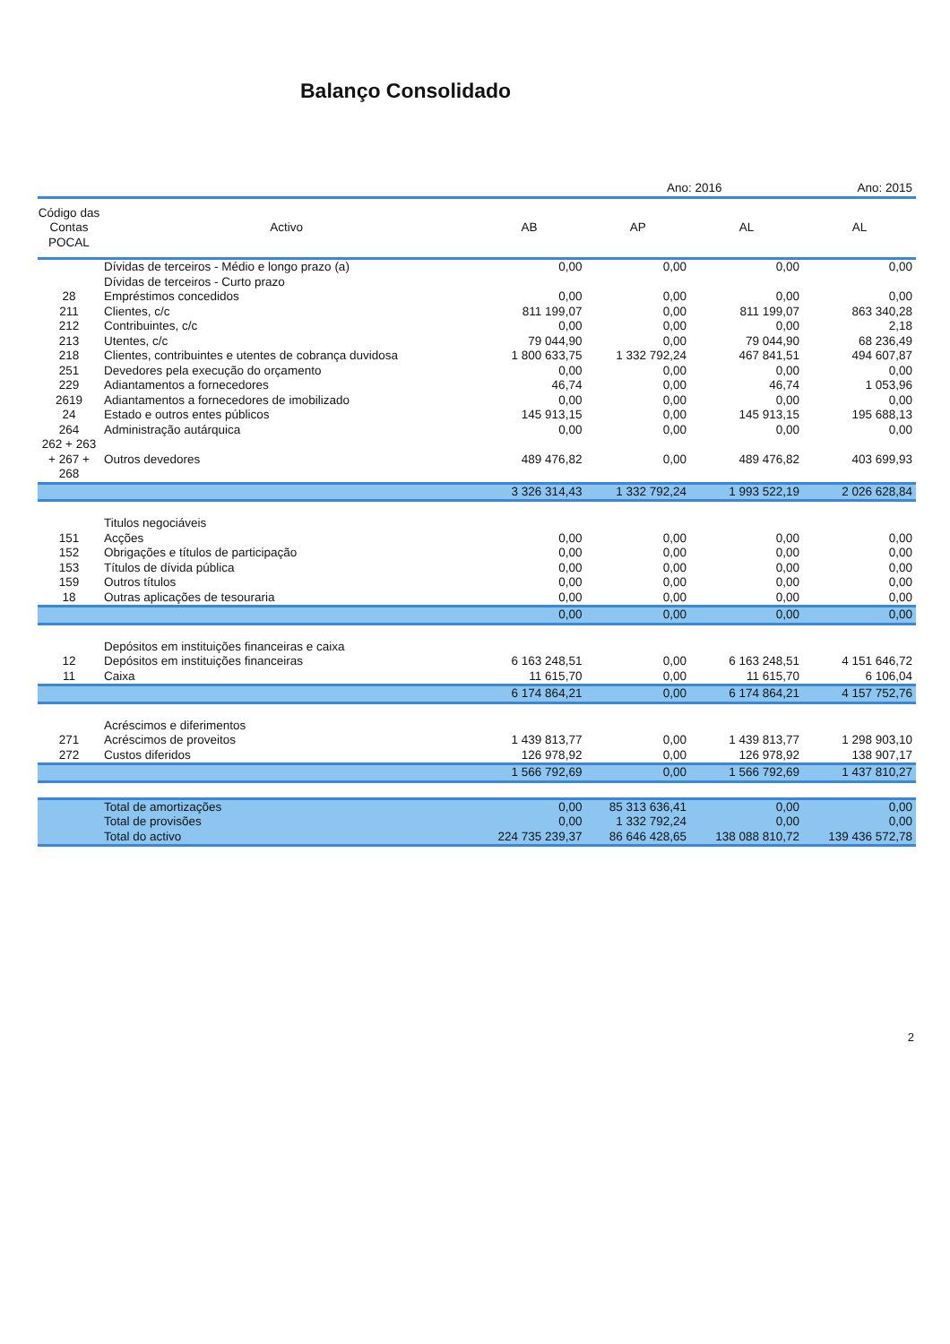Balanço Consolidado
| | | | Ano: 2016 | | Ano: 2015 |
| Código das Contas POCAL | Activo | AB | AP | AL | AL |
| | Dívidas de terceiros - Médio e longo prazo (a) | 0,00 | 0,00 | 0,00 | 0,00 |
| | Dívidas de terceiros - Curto prazo | | | | |
| 28 | Empréstimos concedidos | 0,00 | 0,00 | 0,00 | 0,00 |
| 211 | Clientes, c/c | 811 199,07 | 0,00 | 811 199,07 | 863 340,28 |
| 212 | Contribuintes, c/c | 0,00 | 0,00 | 0,00 | 2,18 |
| 213 | Utentes, c/c | 79 044,90 | 0,00 | 79 044,90 | 68 236,49 |
| 218 | Clientes, contribuintes e utentes de cobrança duvidosa | 1 800 633,75 | 1 332 792,24 | 467 841,51 | 494 607,87 |
| 251 | Devedores pela execução do orçamento | 0,00 | 0,00 | 0,00 | 0,00 |
| 229 | Adiantamentos a fornecedores | 46,74 | 0,00 | 46,74 | 1 053,96 |
| 2619 | Adiantamentos a fornecedores de imobilizado | 0,00 | 0,00 | 0,00 | 0,00 |
| 24 | Estado e outros entes públicos | 145 913,15 | 0,00 | 145 913,15 | 195 688,13 |
| 264 | Administração autárquica | 0,00 | 0,00 | 0,00 | 0,00 |
| 262 + 263 + 267 + 268 | Outros devedores | 489 476,82 | 0,00 | 489 476,82 | 403 699,93 |
| | | 3 326 314,43 | 1 332 792,24 | 1 993 522,19 | 2 026 628,84 |
| | Titulos negociáveis | | | | |
| 151 | Acções | 0,00 | 0,00 | 0,00 | 0,00 |
| 152 | Obrigações e títulos de participação | 0,00 | 0,00 | 0,00 | 0,00 |
| 153 | Títulos de dívida pública | 0,00 | 0,00 | 0,00 | 0,00 |
| 159 | Outros títulos | 0,00 | 0,00 | 0,00 | 0,00 |
| 18 | Outras aplicações de tesouraria | 0,00 | 0,00 | 0,00 | 0,00 |
| | | 0,00 | 0,00 | 0,00 | 0,00 |
| | Depósitos em instituições financeiras e caixa | | | | |
| 12 | Depósitos em instituições financeiras | 6 163 248,51 | 0,00 | 6 163 248,51 | 4 151 646,72 |
| 11 | Caixa | 11 615,70 | 0,00 | 11 615,70 | 6 106,04 |
| | | 6 174 864,21 | 0,00 | 6 174 864,21 | 4 157 752,76 |
| | Acréscimos e diferimentos | | | | |
| 271 | Acréscimos de proveitos | 1 439 813,77 | 0,00 | 1 439 813,77 | 1 298 903,10 |
| 272 | Custos diferidos | 126 978,92 | 0,00 | 126 978,92 | 138 907,17 |
| | | 1 566 792,69 | 0,00 | 1 566 792,69 | 1 437 810,27 |
| | Total de amortizações | 0,00 | 85 313 636,41 | 0,00 | 0,00 |
| | Total de provisões | 0,00 | 1 332 792,24 | 0,00 | 0,00 |
| | Total do activo | 224 735 239,37 | 86 646 428,65 | 138 088 810,72 | 139 436 572,78 |
2